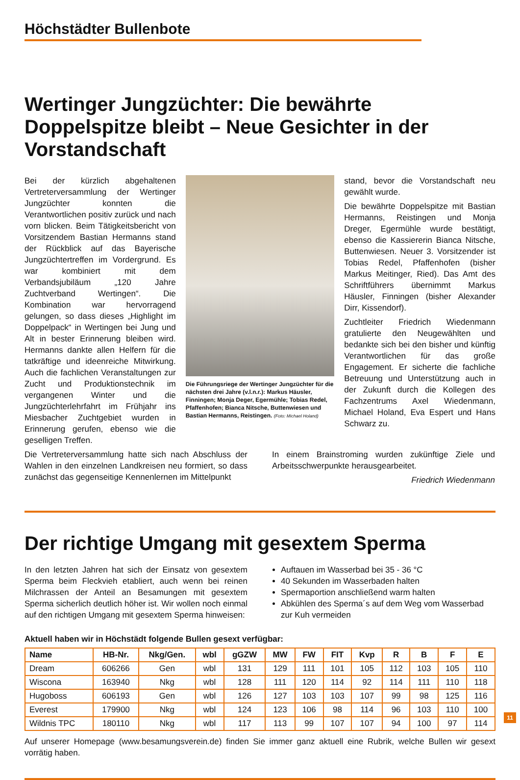Höchstädter Bullenbote
Wertinger Jungzüchter: Die bewährte Doppelspitze bleibt – Neue Gesichter in der Vorstandschaft
Bei der kürzlich abgehaltenen Vertreterversammlung der Wertinger Jungzüchter konnten die Verantwortlichen positiv zurück und nach vorn blicken. Beim Tätigkeitsbericht von Vorsitzendem Bastian Hermanns stand der Rückblick auf das Bayerische Jungzüchtertreffen im Vordergrund. Es war kombiniert mit dem Verbandsjubiläum „120 Jahre Zuchtverband Wertingen“. Die Kombination war hervorragend gelungen, so dass dieses „Highlight im Doppelpack“ in Wertingen bei Jung und Alt in bester Erinnerung bleiben wird. Hermanns dankte allen Helfern für die tatkräftige und ideenreiche Mitwirkung. Auch die fachlichen Veranstaltungen zur Zucht und Produktionstechnik im vergangenen Winter und die Jungzüchterlehrfahrt im Frühjahr ins Miesbacher Zuchtgebiet wurden in Erinnerung gerufen, ebenso wie die geselligen Treffen.
Die Führungsriege der Wertinger Jungzüchter für die nächsten drei Jahre (v.l.n.r.): Markus Häusler, Finningen; Monja Deger, Egermühle; Tobias Redel, Pfaffenhofen; Bianca Nitsche, Buttenwiesen und Bastian Hermanns, Reistingen. (Foto: Michael Holand)
stand, bevor die Vorstandschaft neu gewählt wurde.
Die bewährte Doppelspitze mit Bastian Hermanns, Reistingen und Monja Dreger, Egermühle wurde bestätigt, ebenso die Kassiererin Bianca Nitsche, Buttenwiesen. Neuer 3. Vorsitzender ist Tobias Redel, Pfaffenhofen (bisher Markus Meitinger, Ried). Das Amt des Schriftführers übernimmt Markus Häusler, Finningen (bisher Alexander Dirr, Kissendorf).
Zuchtleiter Friedrich Wiedenmann gratulierte den Neugewählten und bedankte sich bei den bisher und künftig Verantwortlichen für das große Engagement. Er sicherte die fachliche Betreuung und Unterstützung auch in der Zukunft durch die Kollegen des Fachzentrums Axel Wiedenmann, Michael Holand, Eva Espert und Hans Schwarz zu.
Die Vertreterversammlung hatte sich nach Abschluss der Wahlen in den einzelnen Landkreisen neu formiert, so dass zunächst das gegenseitige Kennenlernen im Mittelpunkt
In einem Brainstroming wurden zukünftige Ziele und Arbeitsschwerpunkte herausgearbeitet.
Friedrich Wiedenmann
Der richtige Umgang mit gesextem Sperma
In den letzten Jahren hat sich der Einsatz von gesextem Sperma beim Fleckvieh etabliert, auch wenn bei reinen Milchrassen der Anteil an Besamungen mit gesextem Sperma sicherlich deutlich höher ist. Wir wollen noch einmal auf den richtigen Umgang mit gesextem Sperma hinweisen:
Auftauen im Wasserbad bei 35 - 36 °C
40 Sekunden im Wasserbaden halten
Spermaportion anschließend warm halten
Abkühlen des Sperma´s auf dem Weg vom Wasserbad zur Kuh vermeiden
Aktuell haben wir in Höchstädt folgende Bullen gesext verfügbar:
| Name | HB-Nr. | Nkg/Gen. | wbl | gGZW | MW | FW | FIT | Kvp | R | B | F | E |
| --- | --- | --- | --- | --- | --- | --- | --- | --- | --- | --- | --- | --- |
| Dream | 606266 | Gen | wbl | 131 | 129 | 111 | 101 | 105 | 112 | 103 | 105 | 110 |
| Wiscona | 163940 | Nkg | wbl | 128 | 111 | 120 | 114 | 92 | 114 | 111 | 110 | 118 |
| Hugoboss | 606193 | Gen | wbl | 126 | 127 | 103 | 103 | 107 | 99 | 98 | 125 | 116 |
| Everest | 179900 | Nkg | wbl | 124 | 123 | 106 | 98 | 114 | 96 | 103 | 110 | 100 |
| Wildnis TPC | 180110 | Nkg | wbl | 117 | 113 | 99 | 107 | 107 | 94 | 100 | 97 | 114 |
Auf unserer Homepage (www.besamungsverein.de) finden Sie immer ganz aktuell eine Rubrik, welche Bullen wir gesext vorrätig haben.
11